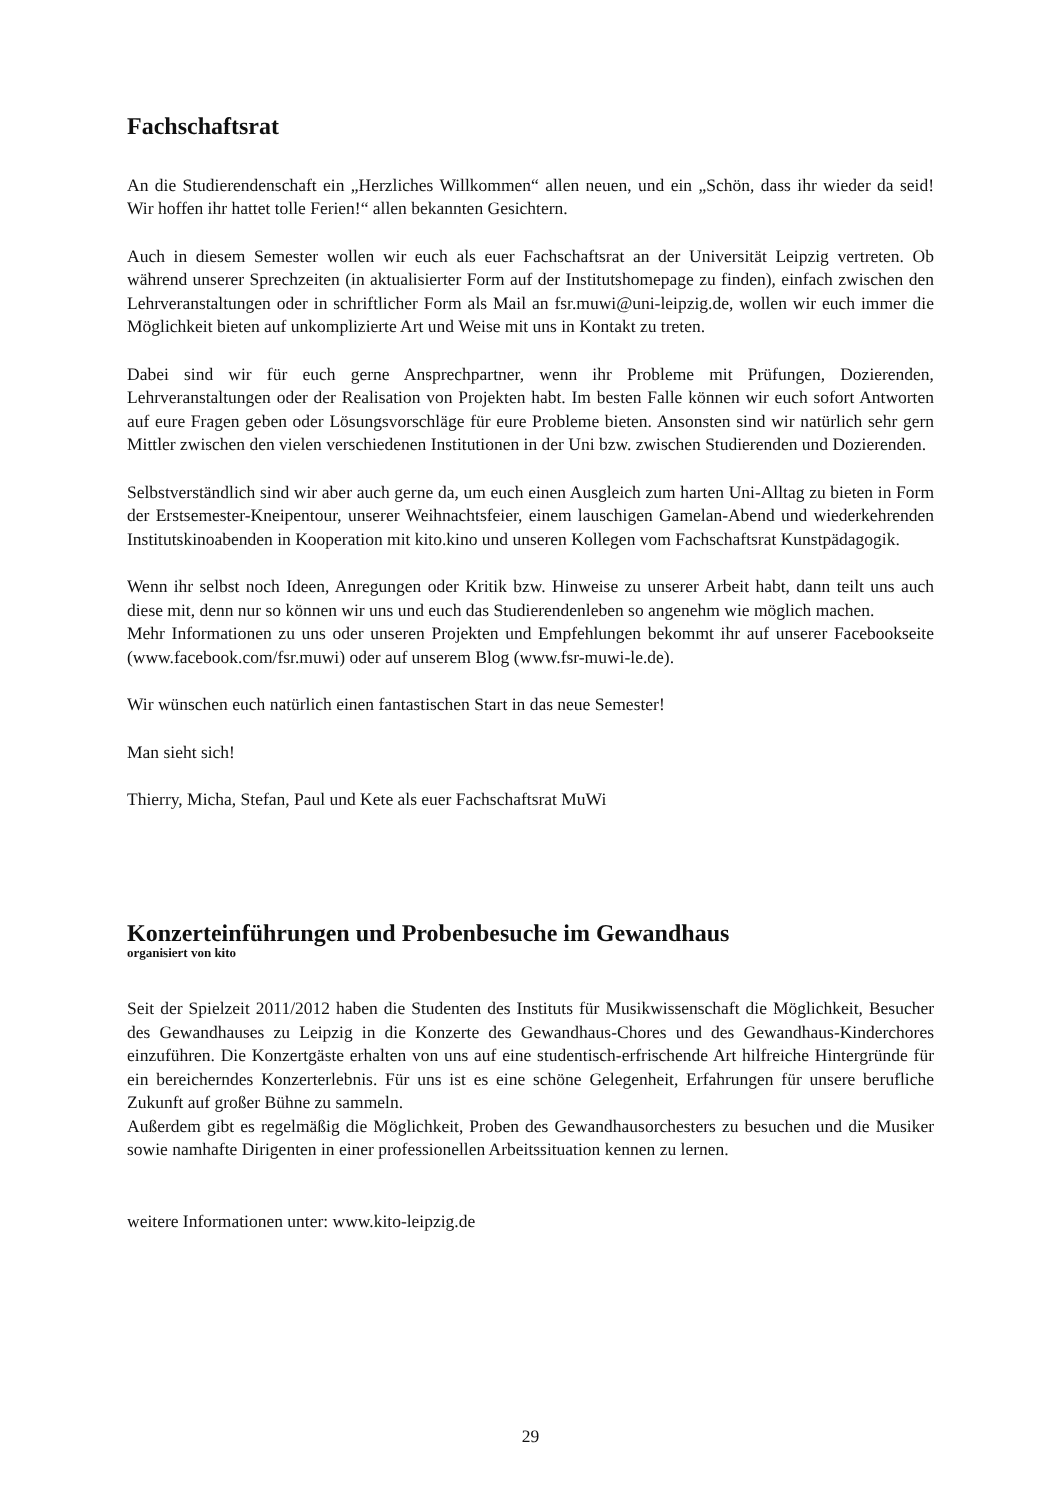Fachschaftsrat
An die Studierendenschaft ein „Herzliches Willkommen“ allen neuen, und ein „Schön, dass ihr wieder da seid! Wir hoffen ihr hattet tolle Ferien!“ allen bekannten Gesichtern.
Auch in diesem Semester wollen wir euch als euer Fachschaftsrat an der Universität Leipzig vertreten. Ob während unserer Sprechzeiten (in aktualisierter Form auf der Institutshomepage zu finden), einfach zwischen den Lehrveranstaltungen oder in schriftlicher Form als Mail an fsr.muwi@uni-leipzig.de, wollen wir euch immer die Möglichkeit bieten auf unkomplizierte Art und Weise mit uns in Kontakt zu treten.
Dabei sind wir für euch gerne Ansprechpartner, wenn ihr Probleme mit Prüfungen, Dozierenden, Lehrveranstaltungen oder der Realisation von Projekten habt. Im besten Falle können wir euch sofort Antworten auf eure Fragen geben oder Lösungsvorschläge für eure Probleme bieten. Ansonsten sind wir natürlich sehr gern Mittler zwischen den vielen verschiedenen Institutionen in der Uni bzw. zwischen Studierenden und Dozierenden.
Selbstverständlich sind wir aber auch gerne da, um euch einen Ausgleich zum harten Uni-Alltag zu bieten in Form der Erstsemester-Kneipentour, unserer Weihnachtsfeier, einem lauschigen Gamelan-Abend und wiederkehrenden Institutskinoabenden in Kooperation mit kito.kino und unseren Kollegen vom Fachschaftsrat Kunstpädagogik.
Wenn ihr selbst noch Ideen, Anregungen oder Kritik bzw. Hinweise zu unserer Arbeit habt, dann teilt uns auch diese mit, denn nur so können wir uns und euch das Studierendenleben so angenehm wie möglich machen.
Mehr Informationen zu uns oder unseren Projekten und Empfehlungen bekommt ihr auf unserer Facebookseite (www.facebook.com/fsr.muwi) oder auf unserem Blog (www.fsr-muwi-le.de).
Wir wünschen euch natürlich einen fantastischen Start in das neue Semester!
Man sieht sich!
Thierry, Micha, Stefan, Paul und Kete als euer Fachschaftsrat MuWi
Konzerteinführungen und Probenbesuche im Gewandhaus
organisiert von kito
Seit der Spielzeit 2011/2012 haben die Studenten des Instituts für Musikwissenschaft die Möglichkeit, Besucher des Gewandhauses zu Leipzig in die Konzerte des Gewandhaus-Chores und des Gewandhaus-Kinderchores einzuführen. Die Konzertgäste erhalten von uns auf eine studentisch-erfrischende Art hilfreiche Hintergründe für ein bereicherndes Konzerterlebnis. Für uns ist es eine schöne Gelegenheit, Erfahrungen für unsere berufliche Zukunft auf großer Bühne zu sammeln.
Außerdem gibt es regelmäßig die Möglichkeit, Proben des Gewandhausorchesters zu besuchen und die Musiker sowie namhafte Dirigenten in einer professionellen Arbeitssituation kennen zu lernen.
weitere Informationen unter: www.kito-leipzig.de
29